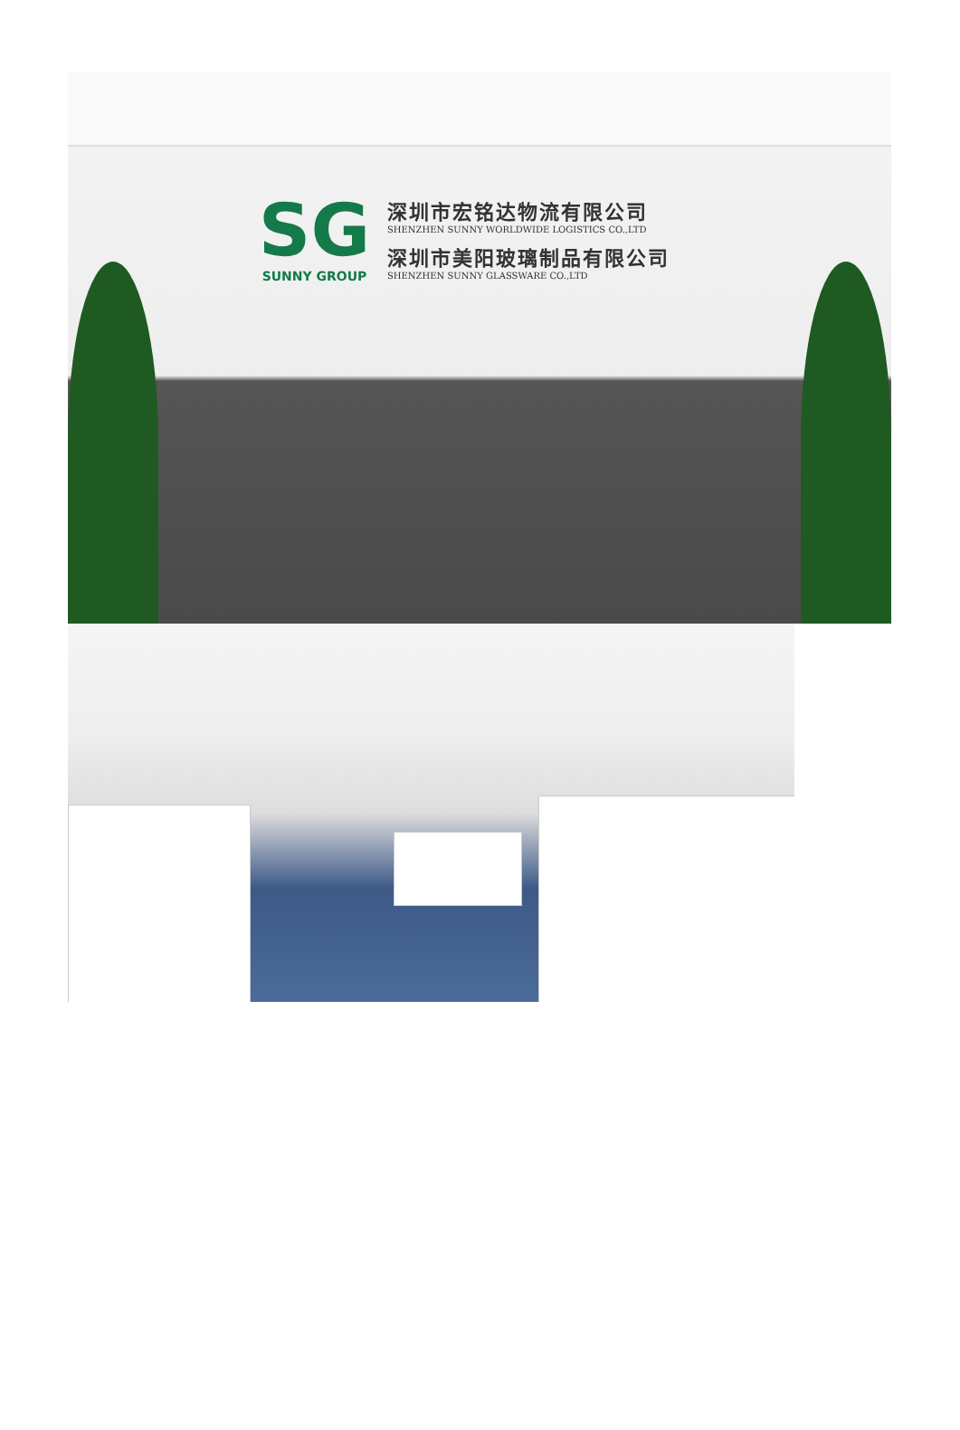SG
SUNNY GROUP
深圳市宏铭达物流有限公司
SHENZHEN SUNNY WORLDWIDE LOGISTICS CO.,LTD
深圳市美阳玻璃制品有限公司
SHENZHEN SUNNY GLASSWARE CO.,LTD